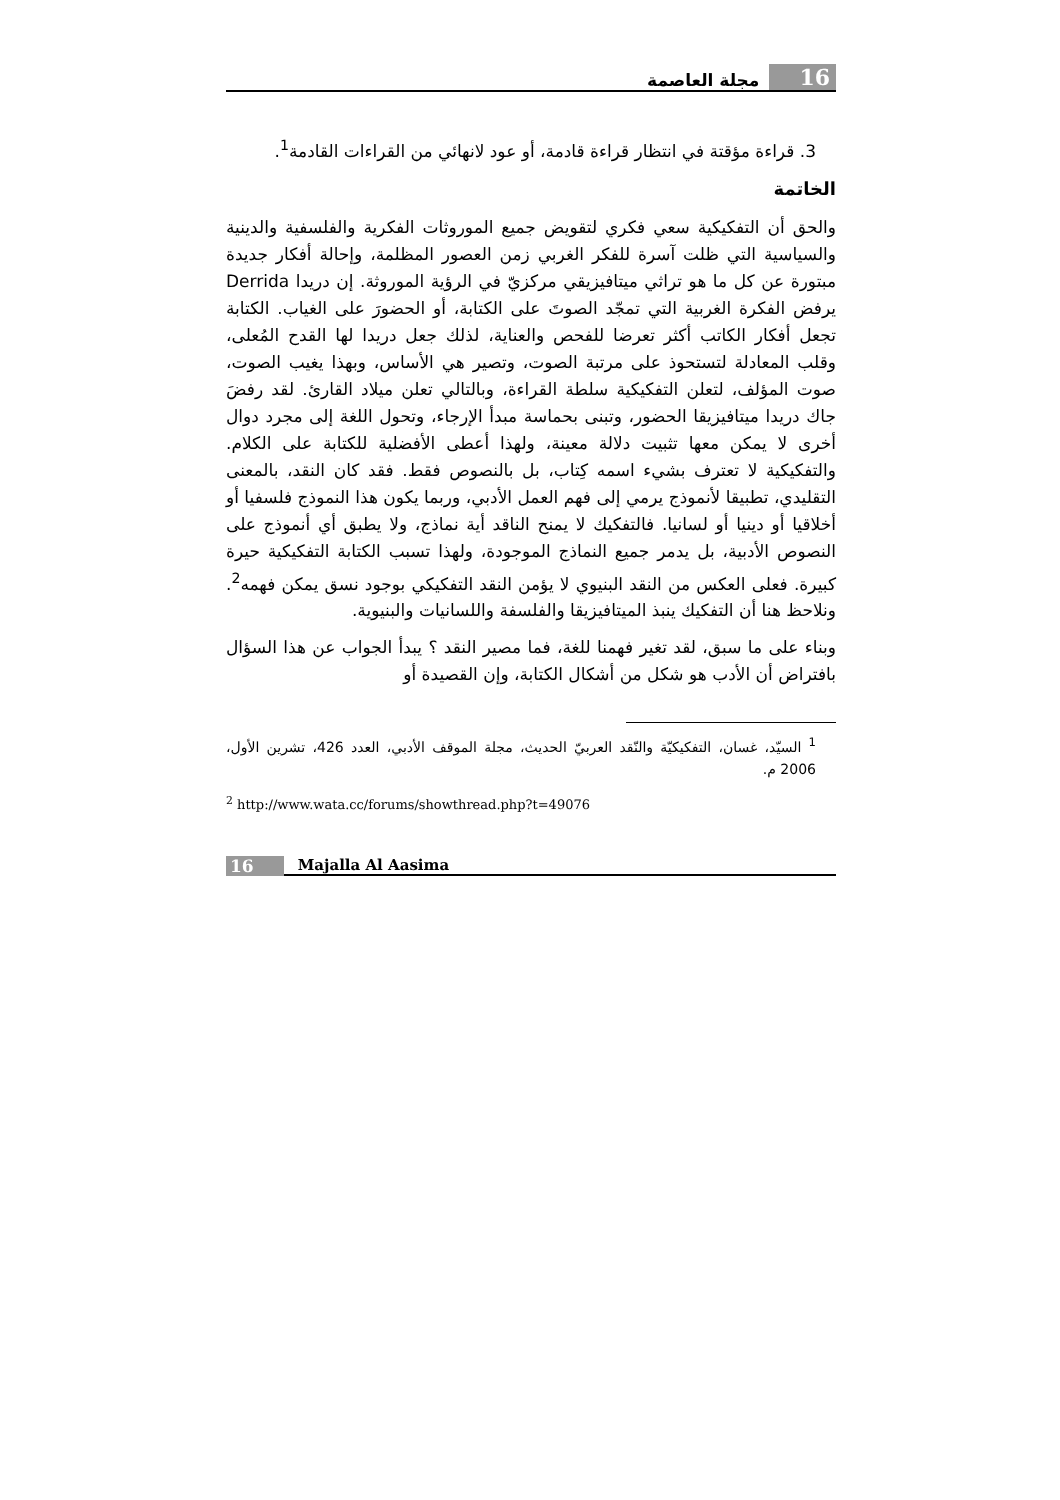16 مجلة العاصمة
3. قراءة مؤقتة في انتظار قراءة قادمة، أو عود لانهائي من القراءات القادمة<sup>1</sup>.
الخاتمة
والحق أن التفكيكية سعي فكري لتقويض جميع الموروثات الفكرية والفلسفية والدينية والسياسية التي ظلت آسرة للفكر الغربي زمن العصور المظلمة، وإحالة أفكار جديدة مبتورة عن كل ما هو تراثي ميتافيزيقي مركزيّ في الرؤية الموروثة. إن دريدا Derrida يرفض الفكرة الغربية التي تمجّد الصوتَ على الكتابة، أو الحضورَ على الغياب. الكتابة تجعل أفكار الكاتب أكثر تعرضا للفحص والعناية، لذلك جعل دريدا لها القدح المُعلى، وقلب المعادلة لتستحوذ على مرتبة الصوت، وتصير هي الأساس، وبهذا يغيب الصوت، صوت المؤلف، لتعلن التفكيكية سلطة القراءة، وبالتالي تعلن ميلاد القارئ. لقد رفضَ جاك دريدا ميتافيزيقا الحضور، وتبنى بحماسة مبدأ الإرجاء، وتحول اللغة إلى مجرد دوال أخرى لا يمكن معها تثبيت دلالة معينة، ولهذا أعطى الأفضلية للكتابة على الكلام. والتفكيكية لا تعترف بشيء اسمه كِتاب، بل بالنصوص فقط. فقد كان النقد، بالمعنى التقليدي، تطبيقا لأنموذج يرمي إلى فهم العمل الأدبي، وربما يكون هذا النموذج فلسفيا أو أخلاقيا أو دينيا أو لسانيا. فالتفكيك لا يمنح الناقد أية نماذج، ولا يطبق أي أنموذج على النصوص الأدبية، بل يدمر جميع النماذج الموجودة، ولهذا تسبب الكتابة التفكيكية حيرة كبيرة. فعلى العكس من النقد البنيوي لا يؤمن النقد التفكيكي بوجود نسق يمكن فهمه<sup>2</sup>. ونلاحظ هنا أن التفكيك ينبذ الميتافيزيقا والفلسفة واللسانيات والبنيوية.
وبناء على ما سبق، لقد تغير فهمنا للغة، فما مصير النقد ؟ يبدأ الجواب عن هذا السؤال بافتراض أن الأدب هو شكل من أشكال الكتابة، وإن القصيدة أو
<sup>1</sup> السيّد، غسان، التفكيكيّة والنّقد العربيّ الحديث، مجلة الموقف الأدبي، العدد 426، تشرين الأول، 2006 م.
<sup>2</sup> http://www.wata.cc/forums/showthread.php?t=49076
16 Majalla Al Aasima